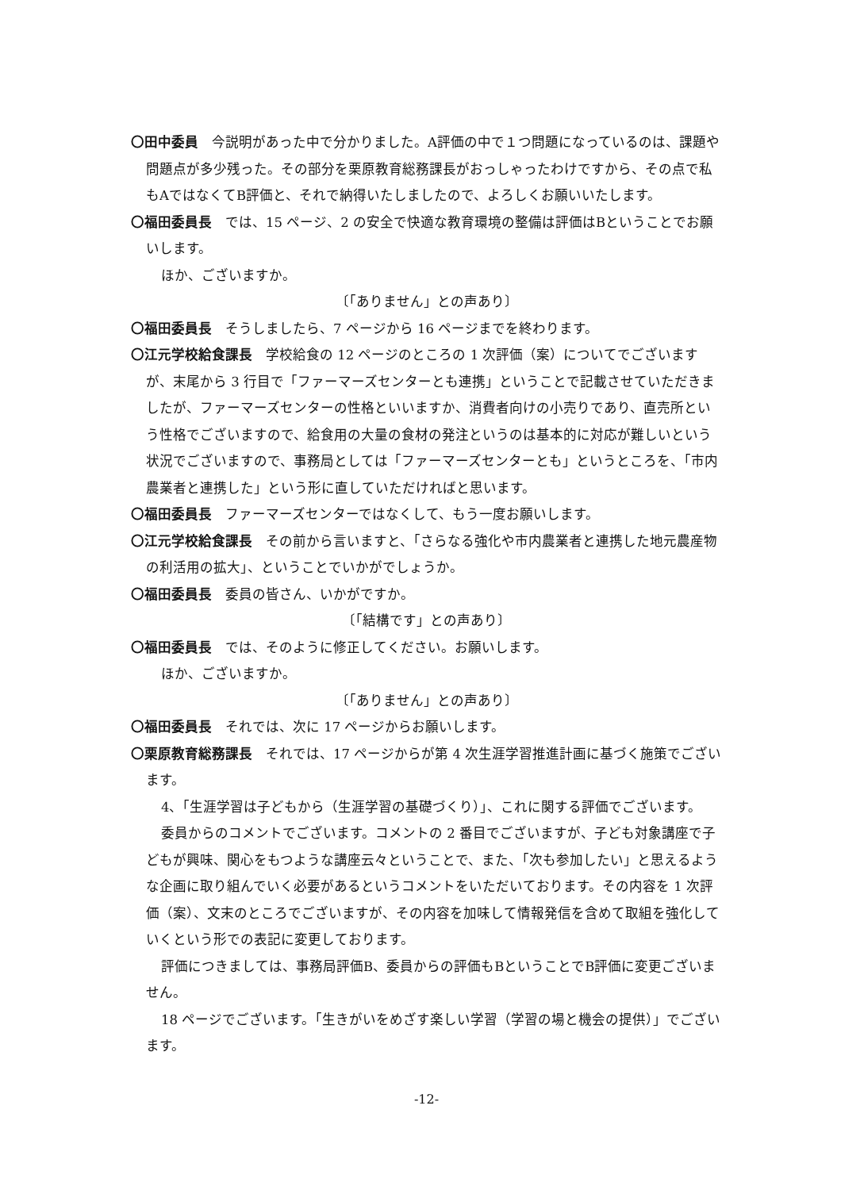〇田中委員　今説明があった中で分かりました。A評価の中で１つ問題になっているのは、課題や問題点が多少残った。その部分を栗原教育総務課長がおっしゃったわけですから、その点で私もAではなくてB評価と、それで納得いたしましたので、よろしくお願いいたします。
〇福田委員長　では、15 ページ、2 の安全で快適な教育環境の整備は評価はBということでお願いします。
ほか、ございますか。
〔「ありません」との声あり〕
〇福田委員長　そうしましたら、7 ページから 16 ページまでを終わります。
〇江元学校給食課長　学校給食の 12 ページのところの 1 次評価（案）についてでございますが、末尾から 3 行目で「ファーマーズセンターとも連携」ということで記載させていただきましたが、ファーマーズセンターの性格といいますか、消費者向けの小売りであり、直売所という性格でございますので、給食用の大量の食材の発注というのは基本的に対応が難しいという状況でございますので、事務局としては「ファーマーズセンターとも」というところを、「市内農業者と連携した」という形に直していただければと思います。
〇福田委員長　ファーマーズセンターではなくして、もう一度お願いします。
〇江元学校給食課長　その前から言いますと、「さらなる強化や市内農業者と連携した地元農産物の利活用の拡大」、ということでいかがでしょうか。
〇福田委員長　委員の皆さん、いかがですか。
〔「結構です」との声あり〕
〇福田委員長　では、そのように修正してください。お願いします。
ほか、ございますか。
〔「ありません」との声あり〕
〇福田委員長　それでは、次に 17 ページからお願いします。
〇栗原教育総務課長　それでは、17 ページからが第 4 次生涯学習推進計画に基づく施策でございます。
4、「生涯学習は子どもから（生涯学習の基礎づくり）」、これに関する評価でございます。
委員からのコメントでございます。コメントの 2 番目でございますが、子ども対象講座で子どもが興味、関心をもつような講座云々ということで、また、「次も参加したい」と思えるような企画に取り組んでいく必要があるというコメントをいただいております。その内容を 1 次評価（案）、文末のところでございますが、その内容を加味して情報発信を含めて取組を強化していくという形での表記に変更しております。
評価につきましては、事務局評価B、委員からの評価もBということでB評価に変更ございません。
18 ページでございます。「生きがいをめざす楽しい学習（学習の場と機会の提供）」でございます。
-12-